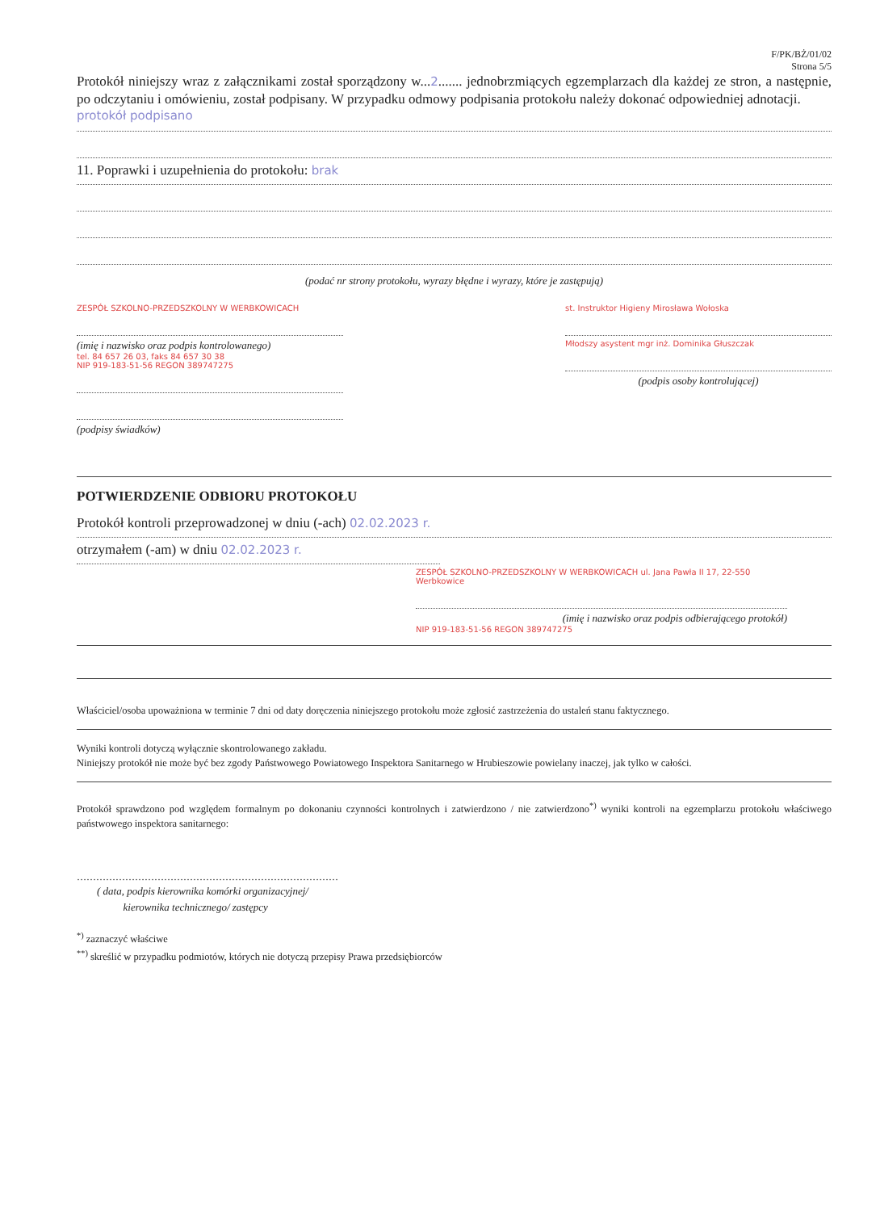F/PK/BŻ/01/02
Strona 5/5
Protokół niniejszy wraz z załącznikami został sporządzony w...2....... jednobrzmiących egzemplarzach dla każdej ze stron, a następnie, po odczytaniu i omówieniu, został podpisany. W przypadku odmowy podpisania protokołu należy dokonać odpowiedniej adnotacji.
protokół podpisano
11. Poprawki i uzupełnienia do protokołu: brak
(podać nr strony protokołu, wyrazy błędne i wyrazy, które je zastępują)
ZESPÓŁ SZKOLNO-PRZEDSZKOLNY W WERBKOWICACH
(imię i nazwisko oraz podpis kontrolowanego)
tel. 84 657 26 03, faks 84 657 30 38
NIP 919-183-51-56 REGON 389747275
(podpisy świadków)
st. Instruktor Higieny Mirosława Wołoska
Młodszy asystent mgr inż. Dominika Głuszczak
(podpis osoby kontrolującej)
POTWIERDZENIE ODBIORU PROTOKOŁU
Protokół kontroli przeprowadzonej w dniu (-ach) 02.02.2023 r.
otrzymałem (-am) w dniu 02.02.2023 r.
ZESPÓŁ SZKOLNO-PRZEDSZKOLNY W WERBKOWICACH ul. Jana Pawła II 17, 22-550 Werbkowice
(imię i nazwisko oraz podpis odbierającego protokół)
NIP 919-183-51-56 REGON 389747275
Właściciel/osoba upoważniona w terminie 7 dni od daty doręczenia niniejszego protokołu może zgłosić zastrzeżenia do ustaleń stanu faktycznego.
Wyniki kontroli dotyczą wyłącznie skontrolowanego zakładu.
Niniejszy protokół nie może być bez zgody Państwowego Powiatowego Inspektora Sanitarnego w Hrubieszowie powielany inaczej, jak tylko w całości.
Protokół sprawdzono pod względem formalnym po dokonaniu czynności kontrolnych i zatwierdzono / nie zatwierdzono<sup>*)</sup> wyniki kontroli na egzemplarzu protokołu właściwego państwowego inspektora sanitarnego:
………………………………………………………………………
( data, podpis kierownika komórki organizacyjnej/
kierownika technicznego/ zastępcy
<sup>*)</sup> zaznaczyć właściwe
<sup>**)</sup> skreślić w przypadku podmiotów, których nie dotyczą przepisy Prawa przedsiębiorców